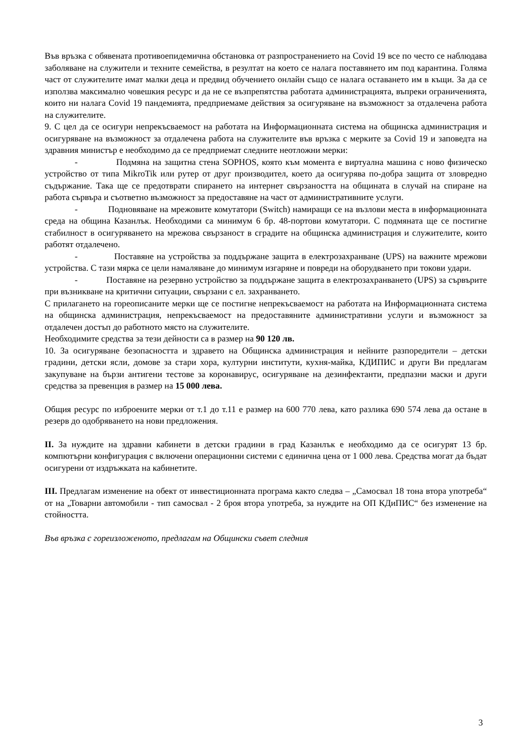Във връзка с обявената противоепидемична обстановка от разпространението на Covid 19 все по често се наблюдава заболяване на служители и техните семейства, в резултат на което се налага поставянето им под карантина. Голяма част от служителите имат малки деца и предвид обучението онлайн също се налага оставането им в къщи. За да се използва максимално човешкия ресурс и да не се възпрепятства работата администрацията, въпреки ограниченията, които ни налага Covid 19 пандемията, предприемаме действия за осигуряване на възможност за отдалечена работа на служителите.
9. С цел да се осигури непрекъсваемост на работата на Информационната система на общинска администрация и осигуряване на възможност за отдалечена работа на служителите във връзка с мерките за Covid 19 и заповедта на здравния министър е необходимо да се предприемат следните неотложни мерки:
- Подмяна на защитна стена SOPHOS, която към момента е виртуална машина с ново физическо устройство от типа MikroTik или рутер от друг производител, което да осигурява по-добра защита от зловредно съдържание. Така ще се предотврати спирането на интернет свързаността на общината в случай на спиране на работа сървъра и съответно възможност за предоставяне на част от административните услуги.
- Подновяване на мрежовите комутатори (Switch) намиращи се на възлови места в информационната среда на община Казанлък. Необходими са минимум 6 бр. 48-портови комутатори. С подмяната ще се постигне стабилност в осигуряването на мрежова свързаност в сградите на общинска администрация и служителите, които работят отдалечено.
- Поставяне на устройства за поддържане защита в електрозахранване (UPS) на важните мрежови устройства. С тази мярка се цели намаляване до минимум изгаряне и повреди на оборудването при токови удари.
- Поставяне на резервно устройство за поддържане защита в електрозахранването (UPS) за сървърите при възникване на критични ситуации, свързани с ел. захранването.
С прилагането на гореописаните мерки ще се постигне непрекъсваемост на работата на Информационната система на общинска администрация, непрекъсваемост на предоставяните административни услуги и възможност за отдалечен достъп до работното място на служителите.
Необходимите средства за тези дейности са в размер на 90 120 лв.
10. За осигуряване безопасността и здравето на Общинска администрация и нейните разпоредители – детски градини, детски ясли, домове за стари хора, културни институти, кухня-майка, КДИПИС и други Ви предлагам закупуване на бързи антигени тестове за коронавирус, осигуряване на дезинфектанти, предпазни маски и други средства за превенция в размер на 15 000 лева.
Общия ресурс по изброените мерки от т.1 до т.11 е размер на 600 770 лева, като разлика 690 574 лева да остане в резерв до одобряването на нови предложения.
II. За нуждите на здравни кабинети в детски градини в град Казанлък е необходимо да се осигурят 13 бр. компютърни конфигурация с включени операционни системи с единична цена от 1 000 лева. Средства могат да бъдат осигурени от издръжката на кабинетите.
III. Предлагам изменение на обект от инвестиционната програма както следва – „Самосвал 18 тона втора употреба“ от на „Товарни автомобили - тип самосвал - 2 броя втора употреба, за нуждите на ОП КДиПИС“ без изменение на стойността.
Във връзка с гореизложеното, предлагам на Общински съвет следния
3